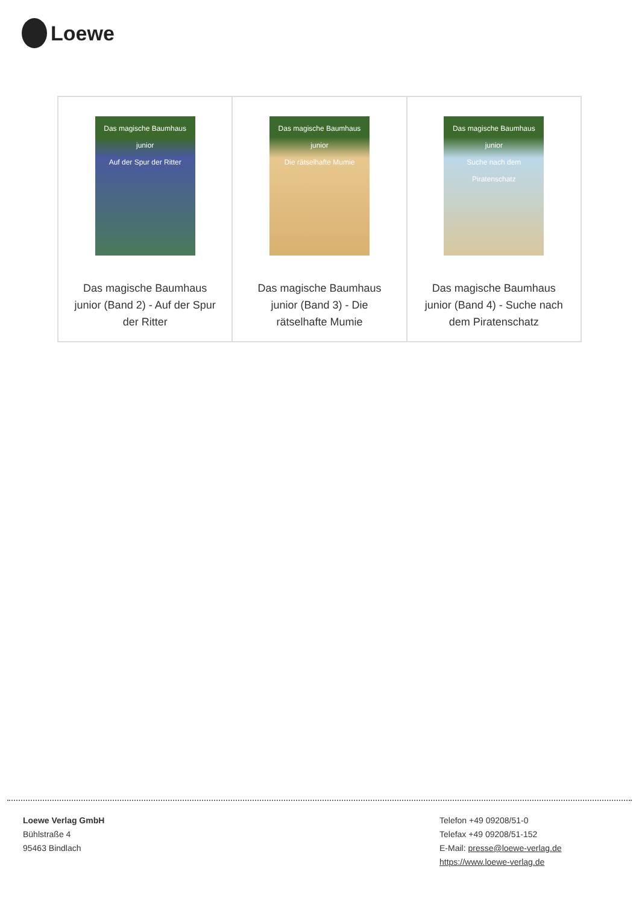Loewe
| Das magische Baumhaus junior Auf der Spur der Ritter Das magische Baumhaus junior (Band 2) - Auf der Spur der Ritter | Das magische Baumhaus junior Die rätselhafte Mumie Das magische Baumhaus junior (Band 3) - Die rätselhafte Mumie | Das magische Baumhaus junior Suche nach dem Piratenschatz Das magische Baumhaus junior (Band 4) - Suche nach dem Piratenschatz |
Loewe Verlag GmbH
Bühlstraße 4
95463 Bindlach
Telefon +49 09208/51-0
Telefax +49 09208/51-152
E-Mail: presse@loewe-verlag.de
https://www.loewe-verlag.de